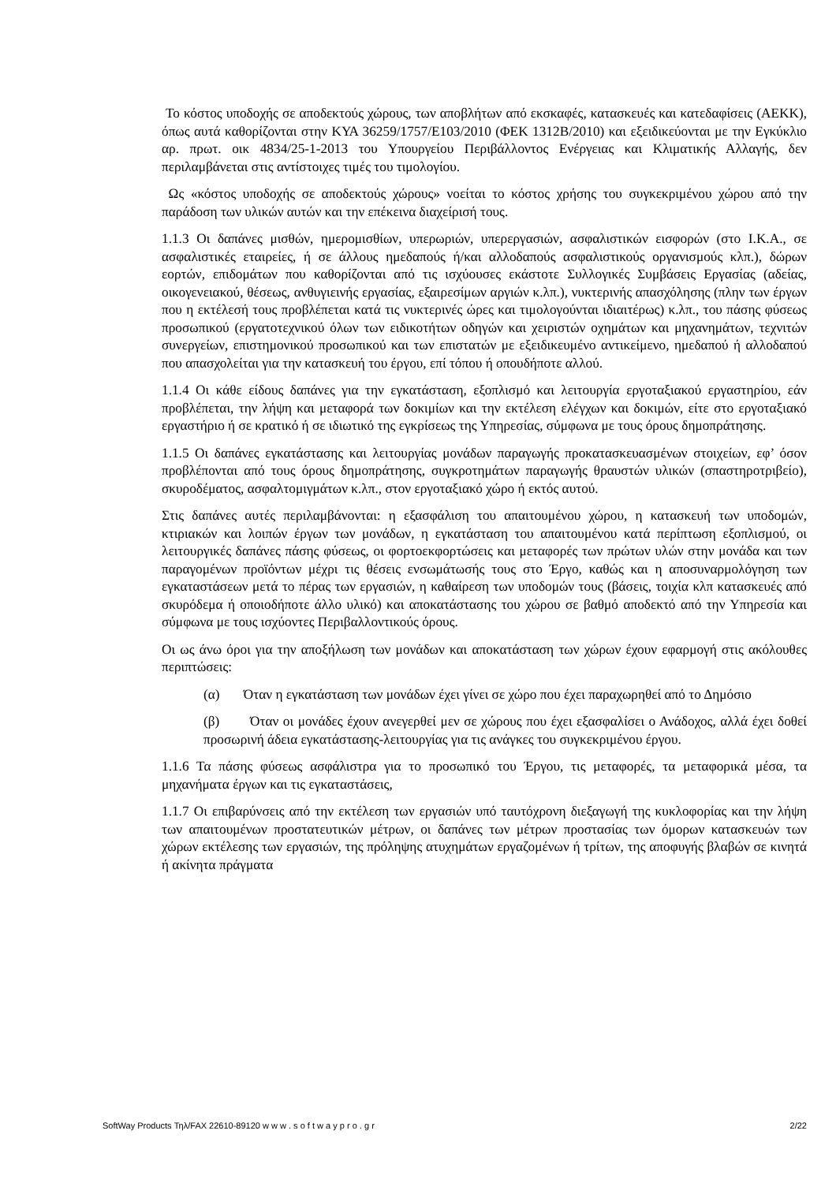Το κόστος υποδοχής σε αποδεκτούς χώρους, των αποβλήτων από εκσκαφές, κατασκευές και κατεδαφίσεις (ΑΕΚΚ), όπως αυτά καθορίζονται στην ΚΥΑ 36259/1757/Ε103/2010 (ΦΕΚ 1312Β/2010) και εξειδικεύονται με την Εγκύκλιο αρ. πρωτ. οικ 4834/25-1-2013 του Υπουργείου Περιβάλλοντος Ενέργειας και Κλιματικής Αλλαγής, δεν περιλαμβάνεται στις αντίστοιχες τιμές του τιμολογίου.
Ως «κόστος υποδοχής σε αποδεκτούς χώρους» νοείται το κόστος χρήσης του συγκεκριμένου χώρου από την παράδοση των υλικών αυτών και την επέκεινα διαχείρισή τους.
1.1.3 Οι δαπάνες μισθών, ημερομισθίων, υπερωριών, υπερεργασιών, ασφαλιστικών εισφορών (στο Ι.Κ.Α., σε ασφαλιστικές εταιρείες, ή σε άλλους ημεδαπούς ή/και αλλοδαπούς ασφαλιστικούς οργανισμούς κλπ.), δώρων εορτών, επιδομάτων που καθορίζονται από τις ισχύουσες εκάστοτε Συλλογικές Συμβάσεις Εργασίας (αδείας, οικογενειακού, θέσεως, ανθυγιεινής εργασίας, εξαιρεσίμων αργιών κ.λπ.), νυκτερινής απασχόλησης (πλην των έργων που η εκτέλεσή τους προβλέπεται κατά τις νυκτερινές ώρες και τιμολογούνται ιδιαιτέρως) κ.λπ., του πάσης φύσεως προσωπικού (εργατοτεχνικού όλων των ειδικοτήτων οδηγών και χειριστών οχημάτων και μηχανημάτων, τεχνιτών συνεργείων, επιστημονικού προσωπικού και των επιστατών με εξειδικευμένο αντικείμενο, ημεδαπού ή αλλοδαπού που απασχολείται για την κατασκευή του έργου, επί τόπου ή οπουδήποτε αλλού.
1.1.4 Οι κάθε είδους δαπάνες για την εγκατάσταση, εξοπλισμό και λειτουργία εργοταξιακού εργαστηρίου, εάν προβλέπεται, την λήψη και μεταφορά των δοκιμίων και την εκτέλεση ελέγχων και δοκιμών, είτε στο εργοταξιακό εργαστήριο ή σε κρατικό ή σε ιδιωτικό της εγκρίσεως της Υπηρεσίας, σύμφωνα με τους όρους δημοπράτησης.
1.1.5 Οι δαπάνες εγκατάστασης και λειτουργίας μονάδων παραγωγής προκατασκευασμένων στοιχείων, εφ’ όσον προβλέπονται από τους όρους δημοπράτησης, συγκροτημάτων παραγωγής θραυστών υλικών (σπαστηροτριβείο), σκυροδέματος, ασφαλτομιγμάτων κ.λπ., στον εργοταξιακό χώρο ή εκτός αυτού.
Στις δαπάνες αυτές περιλαμβάνονται: η εξασφάλιση του απαιτουμένου χώρου, η κατασκευή των υποδομών, κτιριακών και λοιπών έργων των μονάδων, η εγκατάσταση του απαιτουμένου κατά περίπτωση εξοπλισμού, οι λειτουργικές δαπάνες πάσης φύσεως, οι φορτοεκφορτώσεις και μεταφορές των πρώτων υλών στην μονάδα και των παραγομένων προϊόντων μέχρι τις θέσεις ενσωμάτωσής τους στο Έργο, καθώς και η αποσυναρμολόγηση των εγκαταστάσεων μετά το πέρας των εργασιών, η καθαίρεση των υποδομών τους (βάσεις, τοιχία κλπ κατασκευές από σκυρόδεμα ή οποιοδήποτε άλλο υλικό) και αποκατάστασης του χώρου σε βαθμό αποδεκτό από την Υπηρεσία και σύμφωνα με τους ισχύοντες Περιβαλλοντικούς όρους.
Οι ως άνω όροι για την αποξήλωση των μονάδων και αποκατάσταση των χώρων έχουν εφαρμογή στις ακόλουθες περιπτώσεις:
(α) Όταν η εγκατάσταση των μονάδων έχει γίνει σε χώρο που έχει παραχωρηθεί από το Δημόσιο
(β) Όταν οι μονάδες έχουν ανεγερθεί μεν σε χώρους που έχει εξασφαλίσει ο Ανάδοχος, αλλά έχει δοθεί προσωρινή άδεια εγκατάστασης-λειτουργίας για τις ανάγκες του συγκεκριμένου έργου.
1.1.6 Τα πάσης φύσεως ασφάλιστρα για το προσωπικό του Έργου, τις μεταφορές, τα μεταφορικά μέσα, τα μηχανήματα έργων και τις εγκαταστάσεις,
1.1.7 Οι επιβαρύνσεις από την εκτέλεση των εργασιών υπό ταυτόχρονη διεξαγωγή της κυκλοφορίας και την λήψη των απαιτουμένων προστατευτικών μέτρων, οι δαπάνες των μέτρων προστασίας των όμορων κατασκευών των χώρων εκτέλεσης των εργασιών, της πρόληψης ατυχημάτων εργαζομένων ή τρίτων, της αποφυγής βλαβών σε κινητά ή ακίνητα πράγματα
SoftWay Products Τηλ/FAX 22610-89120 w w w . s o f t w a y p r o . g r 2/22